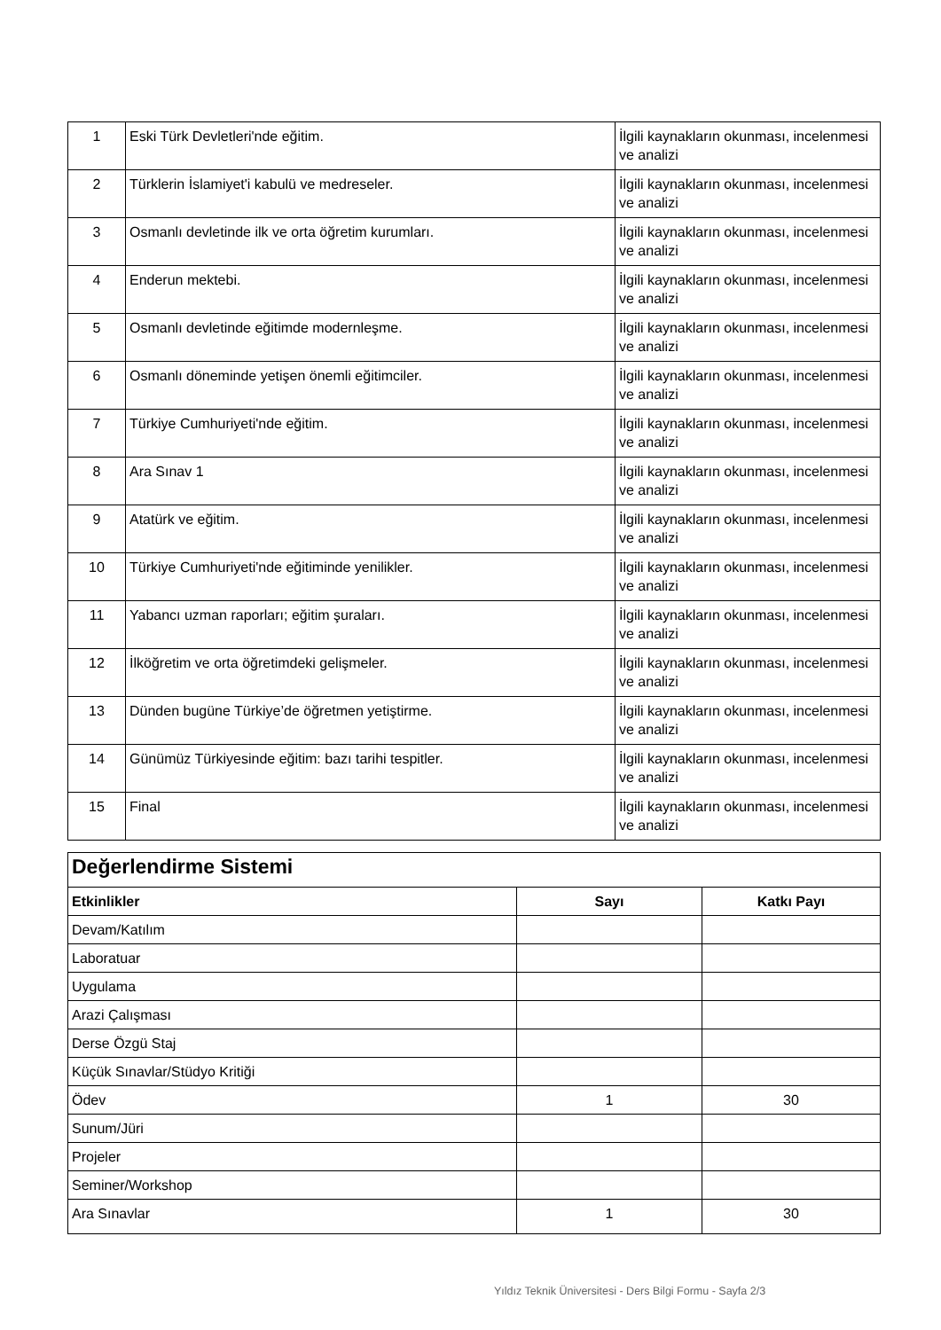| 1 | Eski Türk Devletleri'nde eğitim. | İlgili kaynakların okunması, incelenmesi ve analizi |
| 2 | Türklerin İslamiyet'i kabulü ve medreseler. | İlgili kaynakların okunması, incelenmesi ve analizi |
| 3 | Osmanlı devletinde ilk ve orta öğretim kurumları. | İlgili kaynakların okunması, incelenmesi ve analizi |
| 4 | Enderun mektebi. | İlgili kaynakların okunması, incelenmesi ve analizi |
| 5 | Osmanlı devletinde eğitimde modernleşme. | İlgili kaynakların okunması, incelenmesi ve analizi |
| 6 | Osmanlı döneminde yetişen önemli eğitimciler. | İlgili kaynakların okunması, incelenmesi ve analizi |
| 7 | Türkiye Cumhuriyeti'nde eğitim. | İlgili kaynakların okunması, incelenmesi ve analizi |
| 8 | Ara Sınav 1 | İlgili kaynakların okunması, incelenmesi ve analizi |
| 9 | Atatürk ve eğitim. | İlgili kaynakların okunması, incelenmesi ve analizi |
| 10 | Türkiye Cumhuriyeti'nde eğitiminde yenilikler. | İlgili kaynakların okunması, incelenmesi ve analizi |
| 11 | Yabancı uzman raporları; eğitim şuraları. | İlgili kaynakların okunması, incelenmesi ve analizi |
| 12 | İlköğretim ve orta öğretimdeki gelişmeler. | İlgili kaynakların okunması, incelenmesi ve analizi |
| 13 | Dünden bugüne Türkiye’de öğretmen yetiştirme. | İlgili kaynakların okunması, incelenmesi ve analizi |
| 14 | Günümüz Türkiyesinde eğitim: bazı tarihi tespitler. | İlgili kaynakların okunması, incelenmesi ve analizi |
| 15 | Final | İlgili kaynakların okunması, incelenmesi ve analizi |
| Değerlendirme Sistemi | | |
| --- | --- | --- |
| Etkinlikler | Sayı | Katkı Payı |
| Devam/Katılım | | |
| Laboratuar | | |
| Uygulama | | |
| Arazi Çalışması | | |
| Derse Özgü Staj | | |
| Küçük Sınavlar/Stüdyo Kritiği | | |
| Ödev | 1 | 30 |
| Sunum/Jüri | | |
| Projeler | | |
| Seminer/Workshop | | |
| Ara Sınavlar | 1 | 30 |
Yıldız Teknik Üniversitesi - Ders Bilgi Formu - Sayfa 2/3